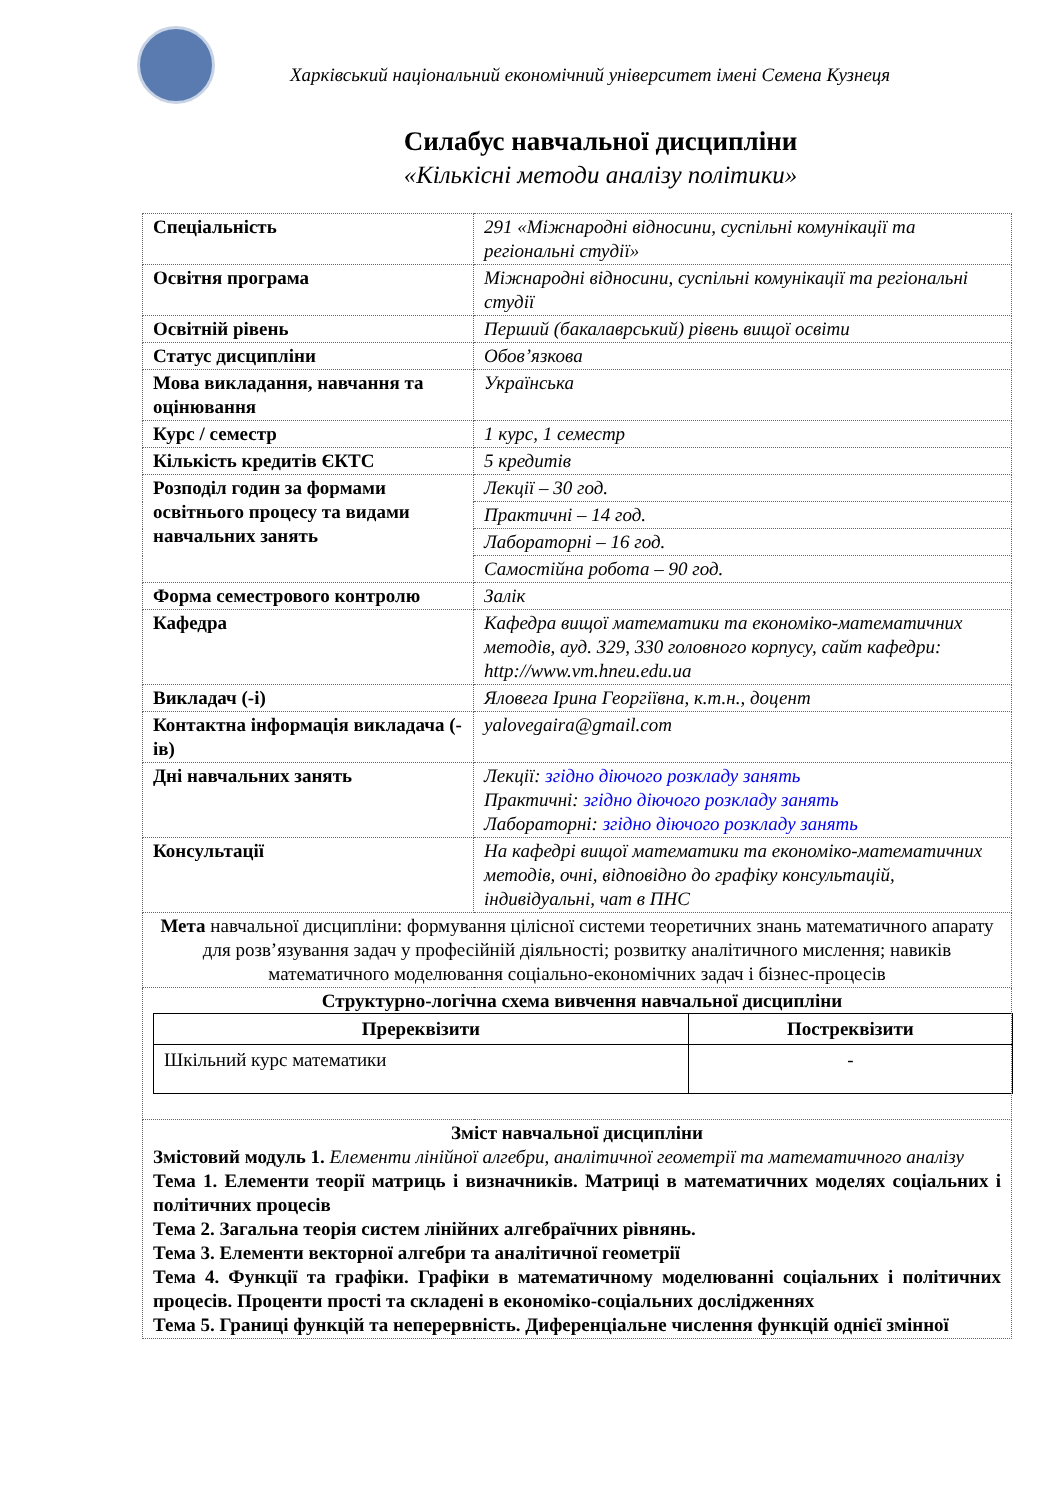Харківський національний економічний університет імені Семена Кузнеця
Силабус навчальної дисципліни
«Кількісні методи аналізу політики»
| Спеціальність | 291 «Міжнародні відносини, суспільні комунікації та регіональні студії» |
| Освітня програма | Міжнародні відносини, суспільні комунікації та регіональні студії |
| Освітній рівень | Перший (бакалаврський) рівень вищої освіти |
| Статус дисципліни | Обов’язкова |
| Мова викладання, навчання та оцінювання | Українська |
| Курс / семестр | 1 курс, 1 семестр |
| Кількість кредитів ЄКТС | 5 кредитів |
| Розподіл годин за формами освітнього процесу та видами навчальних занять | Лекції – 30 год. |
| | Практичні – 14 год. |
| | Лабораторні – 16 год. |
| | Самостійна робота – 90 год. |
| Форма семестрового контролю | Залік |
| Кафедра | Кафедра вищої математики та економіко-математичних методів, ауд. 329, 330 головного корпусу, сайт кафедри: http://www.vm.hneu.edu.ua |
| Викладач (-і) | Яловега Ірина Георгіївна, к.т.н., доцент |
| Контактна інформація викладача (-ів) | yalovegaira@gmail.com |
| Дні навчальних занять | Лекції: згідно діючого розкладу занять Практичні: згідно діючого розкладу занять Лабораторні: згідно діючого розкладу занять |
| Консультації | На кафедрі вищої математики та економіко-математичних методів, очні, відповідно до графіку консультацій, індивідуальні, чат в ПНС |
| Мета навчальної дисципліни: формування цілісної системи теоретичних знань математичного апарату для розв’язування задач у професійній діяльності; розвитку аналітичного мислення; навиків математичного моделювання соціально-економічних задач і бізнес-процесів | |
| Структурно-логічна схема вивчення навчальної дисципліни / Пререквізити / Постреквізити / / --- / --- / / Шкільний курс математики / - / | |
| Зміст навчальної дисципліни Змістовий модуль 1. Елементи лінійної алгебри, аналітичної геометрії та математичного аналізу Тема 1. Елементи теорії матриць і визначників. Матриці в математичних моделях соціальних і політичних процесів Тема 2. Загальна теорія систем лінійних алгебраїчних рівнянь. Тема 3. Елементи векторної алгебри та аналітичної геометрії Тема 4. Функції та графіки. Графіки в математичному моделюванні соціальних і політичних процесів. Проценти прості та складені в економіко-соціальних дослідженнях Тема 5. Границі функцій та неперервність. Диференціальне числення функцій однієї змінної | |